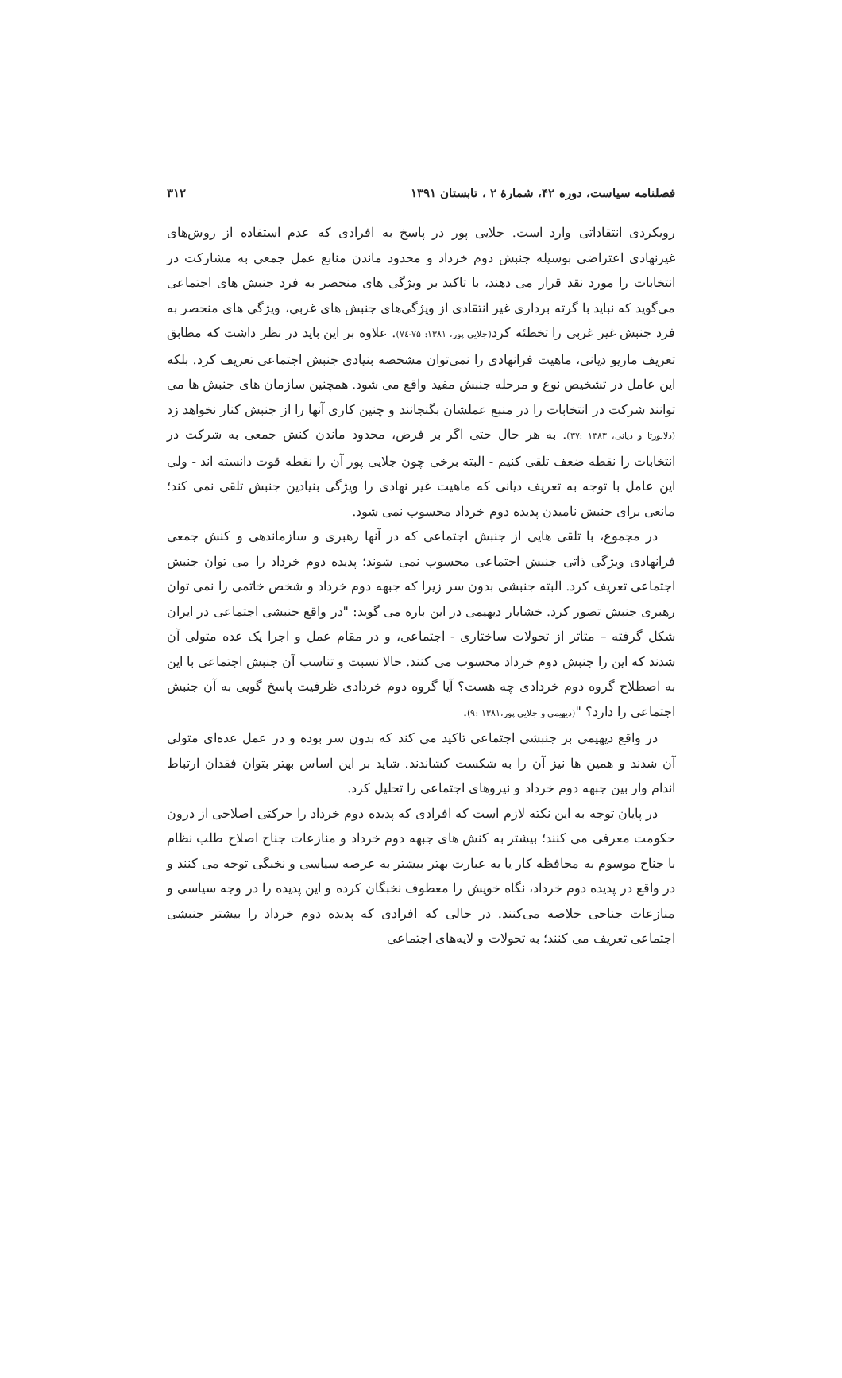فصلنامه سیاست، دوره ۴۲، شمارهٔ ۲ ، تابستان ۱۳۹۱ ۳۱۲
رویکردی انتقاداتی وارد است. جلایی پور در پاسخ به افرادی که عدم استفاده از روش‌های غیرنهادی اعتراضی بوسیله جنبش دوم خرداد و محدود ماندن منابع عمل جمعی به مشارکت در انتخابات را مورد نقد قرار می دهند، با تاکید بر ویژگی های منحصر به فرد جنبش های اجتماعی می‌گوید که نباید با گرته برداری غیر انتقادی از ویژگی‌های جنبش های غربی، ویژگی های منحصر به فرد جنبش غیر غربی را تخطئه کرد(جلایی پور، ۱۳۸۱: ۷۵-۷٤). علاوه بر این باید در نظر داشت که مطابق تعریف ماریو دیانی، ماهیت فرانهادی را نمی‌توان مشخصه بنیادی جنبش اجتماعی تعریف کرد. بلکه این عامل در تشخیص نوع و مرحله جنبش مفید واقع می شود. همچنین سازمان های جنبش ها می توانند شرکت در انتخابات را در منبع عملشان بگنجانند و چنین کاری آنها را از جنبش کنار نخواهد زد (دلاپورتا و دیانی، ۱۳۸۳ :۳۷). به هر حال حتی اگر بر فرض، محدود ماندن کنش جمعی به شرکت در انتخابات را نقطه ضعف تلقی کنیم - البته برخی چون جلایی پور آن را نقطه قوت دانسته اند - ولی این عامل با توجه به تعریف دیانی که ماهیت غیر نهادی را ویژگی بنیادین جنبش تلقی نمی کند؛ مانعی برای جنبش نامیدن پدیده دوم خرداد محسوب نمی شود.
در مجموع، با تلقی هایی از جنبش اجتماعی که در آنها رهبری و سازماندهی و کنش جمعی فرانهادی ویژگی ذاتی جنبش اجتماعی محسوب نمی شوند؛ پدیده دوم خرداد را می توان جنبش اجتماعی تعریف کرد. البته جنبشی بدون سر زیرا که جبهه دوم خرداد و شخص خاتمی را نمی توان رهبری جنبش تصور کرد. خشایار دیهیمی در این باره می گوید: "در واقع جنبشی اجتماعی در ایران شکل گرفته – متاثر از تحولات ساختاری - اجتماعی، و در مقام عمل و اجرا یک عده متولی آن شدند که این را جنبش دوم خرداد محسوب می کنند. حالا نسبت و تناسب آن جنبش اجتماعی با این به اصطلاح گروه دوم خردادی چه هست؟ آیا گروه دوم خردادی ظرفیت پاسخ گویی به آن جنبش اجتماعی را دارد؟ "(دیهیمی و جلایی پور،۱۳۸۱ :۹).
در واقع دیهیمی بر جنبشی اجتماعی تاکید می کند که بدون سر بوده و در عمل عده‌ای متولی آن شدند و همین ها نیز آن را به شکست کشاندند. شاید بر این اساس بهتر بتوان فقدان ارتباط اندام وار بین جبهه دوم خرداد و نیروهای اجتماعی را تحلیل کرد.
در پایان توجه به این نکته لازم است که افرادی که پدیده دوم خرداد را حرکتی اصلاحی از درون حکومت معرفی می کنند؛ بیشتر به کنش های جبهه دوم خرداد و منازعات جناح اصلاح طلب نظام با جناح موسوم به محافظه کار یا به عبارت بهتر بیشتر به عرصه سیاسی و نخبگی توجه می کنند و در واقع در پدیده دوم خرداد، نگاه خویش را معطوف نخبگان کرده و این پدیده را در وجه سیاسی و منازعات جناحی خلاصه می‌کنند. در حالی که افرادی که پدیده دوم خرداد را بیشتر جنبشی اجتماعی تعریف می کنند؛ به تحولات و لایه‌های اجتماعی